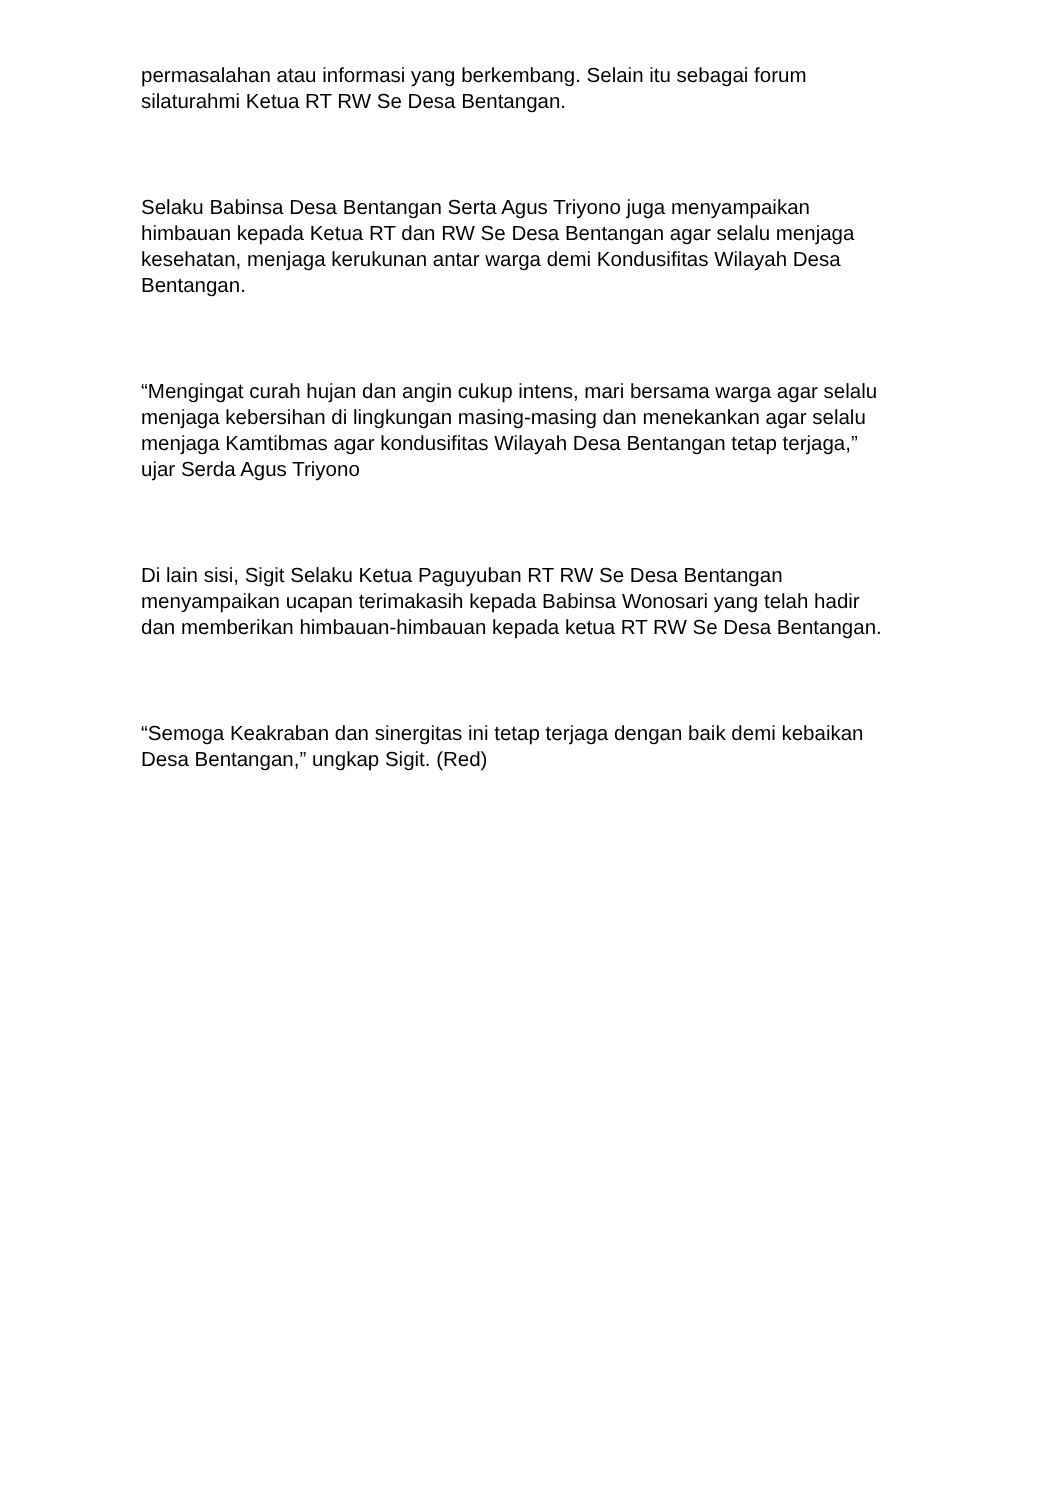permasalahan atau informasi yang berkembang. Selain itu sebagai forum
silaturahmi Ketua RT RW Se Desa Bentangan.
Selaku Babinsa Desa Bentangan Serta Agus Triyono juga menyampaikan
himbauan kepada Ketua RT dan RW Se Desa Bentangan agar selalu menjaga
kesehatan, menjaga kerukunan antar warga demi Kondusifitas Wilayah Desa
Bentangan.
“Mengingat curah hujan dan angin cukup intens, mari bersama warga agar selalu
menjaga kebersihan di lingkungan masing-masing dan menekankan agar selalu
menjaga Kamtibmas agar kondusifitas Wilayah Desa Bentangan tetap terjaga,”
ujar Serda Agus Triyono
Di lain sisi, Sigit Selaku Ketua Paguyuban RT RW Se Desa Bentangan
menyampaikan ucapan terimakasih kepada Babinsa Wonosari yang telah hadir
dan memberikan himbauan-himbauan kepada ketua RT RW Se Desa Bentangan.
“Semoga Keakraban dan sinergitas ini tetap terjaga dengan baik demi kebaikan
Desa Bentangan,” ungkap Sigit. (Red)